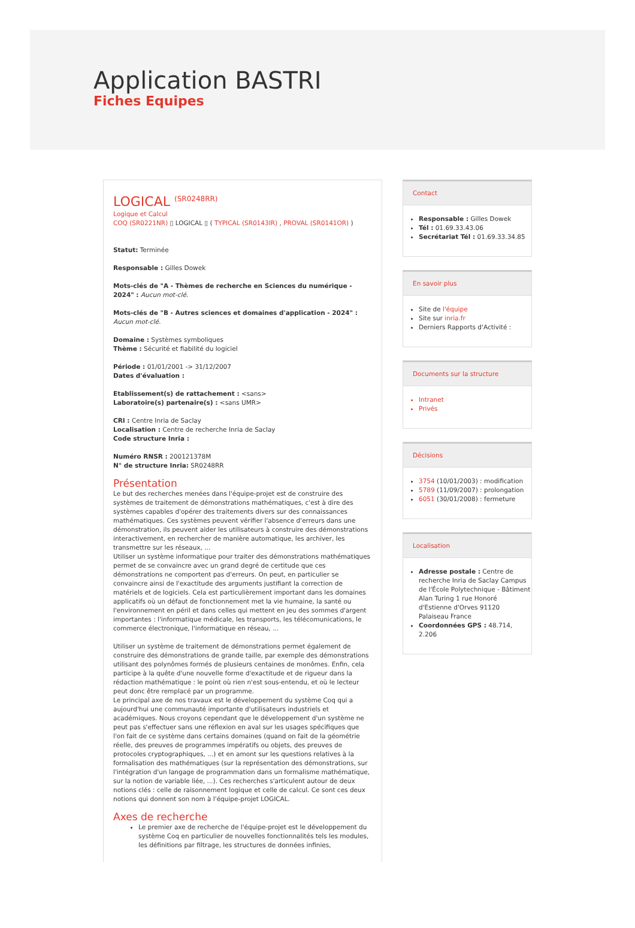Application BASTRI
Fiches Equipes
LOGICAL <sup>(SR0248RR)</sup>
Logique et Calcul
COQ (SR0221NR) ▯ LOGICAL ▯ ( TYPICAL (SR0143IR) , PROVAL (SR0141OR) )
Statut: Terminée
Responsable : Gilles Dowek
Mots-clés de "A - Thèmes de recherche en Sciences du numérique - 2024" : Aucun mot-clé.
Mots-clés de "B - Autres sciences et domaines d'application - 2024" : Aucun mot-clé.
Domaine : Systèmes symboliques
Thème : Sécurité et fiabilité du logiciel
Période : 01/01/2001 -> 31/12/2007
Dates d'évaluation :
Etablissement(s) de rattachement : <sans>
Laboratoire(s) partenaire(s) : <sans UMR>
CRI : Centre Inria de Saclay
Localisation : Centre de recherche Inria de Saclay
Code structure Inria :
Numéro RNSR : 200121378M
N° de structure Inria: SR0248RR
Présentation
Le but des recherches menées dans l'équipe-projet est de construire des systèmes de traitement de démonstrations mathématiques, c'est à dire des systèmes capables d'opérer des traitements divers sur des connaissances mathématiques. Ces systèmes peuvent vérifier l'absence d'erreurs dans une démonstration, ils peuvent aider les utilisateurs à construire des démonstrations interactivement, en rechercher de manière automatique, les archiver, les transmettre sur les réseaux, ...
Utiliser un système informatique pour traiter des démonstrations mathématiques permet de se convaincre avec un grand degré de certitude que ces démonstrations ne comportent pas d'erreurs. On peut, en particulier se convaincre ainsi de l'exactitude des arguments justifiant la correction de matériels et de logiciels. Cela est particulièrement important dans les domaines applicatifs où un défaut de fonctionnement met la vie humaine, la santé ou l'environnement en péril et dans celles qui mettent en jeu des sommes d'argent importantes : l'informatique médicale, les transports, les télécomunications, le commerce électronique, l'informatique en réseau, ...
Utiliser un système de traitement de démonstrations permet également de construire des démonstrations de grande taille, par exemple des démonstrations utilisant des polynômes formés de plusieurs centaines de monômes. Enfin, cela participe à la quête d'une nouvelle forme d'exactitude et de rigueur dans la rédaction mathématique : le point où rien n'est sous-entendu, et où le lecteur peut donc être remplacé par un programme.
Le principal axe de nos travaux est le développement du système Coq qui a aujourd'hui une communauté importante d'utilisateurs industriels et académiques. Nous croyons cependant que le développement d'un système ne peut pas s'effectuer sans une réflexion en aval sur les usages spécifiques que l'on fait de ce système dans certains domaines (quand on fait de la géométrie réelle, des preuves de programmes impératifs ou objets, des preuves de protocoles cryptographiques, ...) et en amont sur les questions relatives à la formalisation des mathématiques (sur la représentation des démonstrations, sur l'intégration d'un langage de programmation dans un formalisme mathématique, sur la notion de variable liée, ...). Ces recherches s'articulent autour de deux notions clés : celle de raisonnement logique et celle de calcul. Ce sont ces deux notions qui donnent son nom à l'équipe-projet LOGICAL.
Axes de recherche
Le premier axe de recherche de l'équipe-projet est le développement du système Coq en particulier de nouvelles fonctionnalités tels les modules, les définitions par filtrage, les structures de données infinies,
Contact
Responsable : Gilles Dowek
Tél : 01.69.33.43.06
Secrétariat Tél : 01.69.33.34.85
En savoir plus
Site de l'équipe
Site sur inria.fr
Derniers Rapports d'Activité :
Documents sur la structure
Intranet
Privés
Décisions
3754 (10/01/2003) : modification
5789 (11/09/2007) : prolongation
6051 (30/01/2008) : fermeture
Localisation
Adresse postale : Centre de recherche Inria de Saclay Campus de l'École Polytechnique - Bâtiment Alan Turing 1 rue Honoré d'Estienne d'Orves 91120 Palaiseau France
Coordonnées GPS : 48.714, 2.206